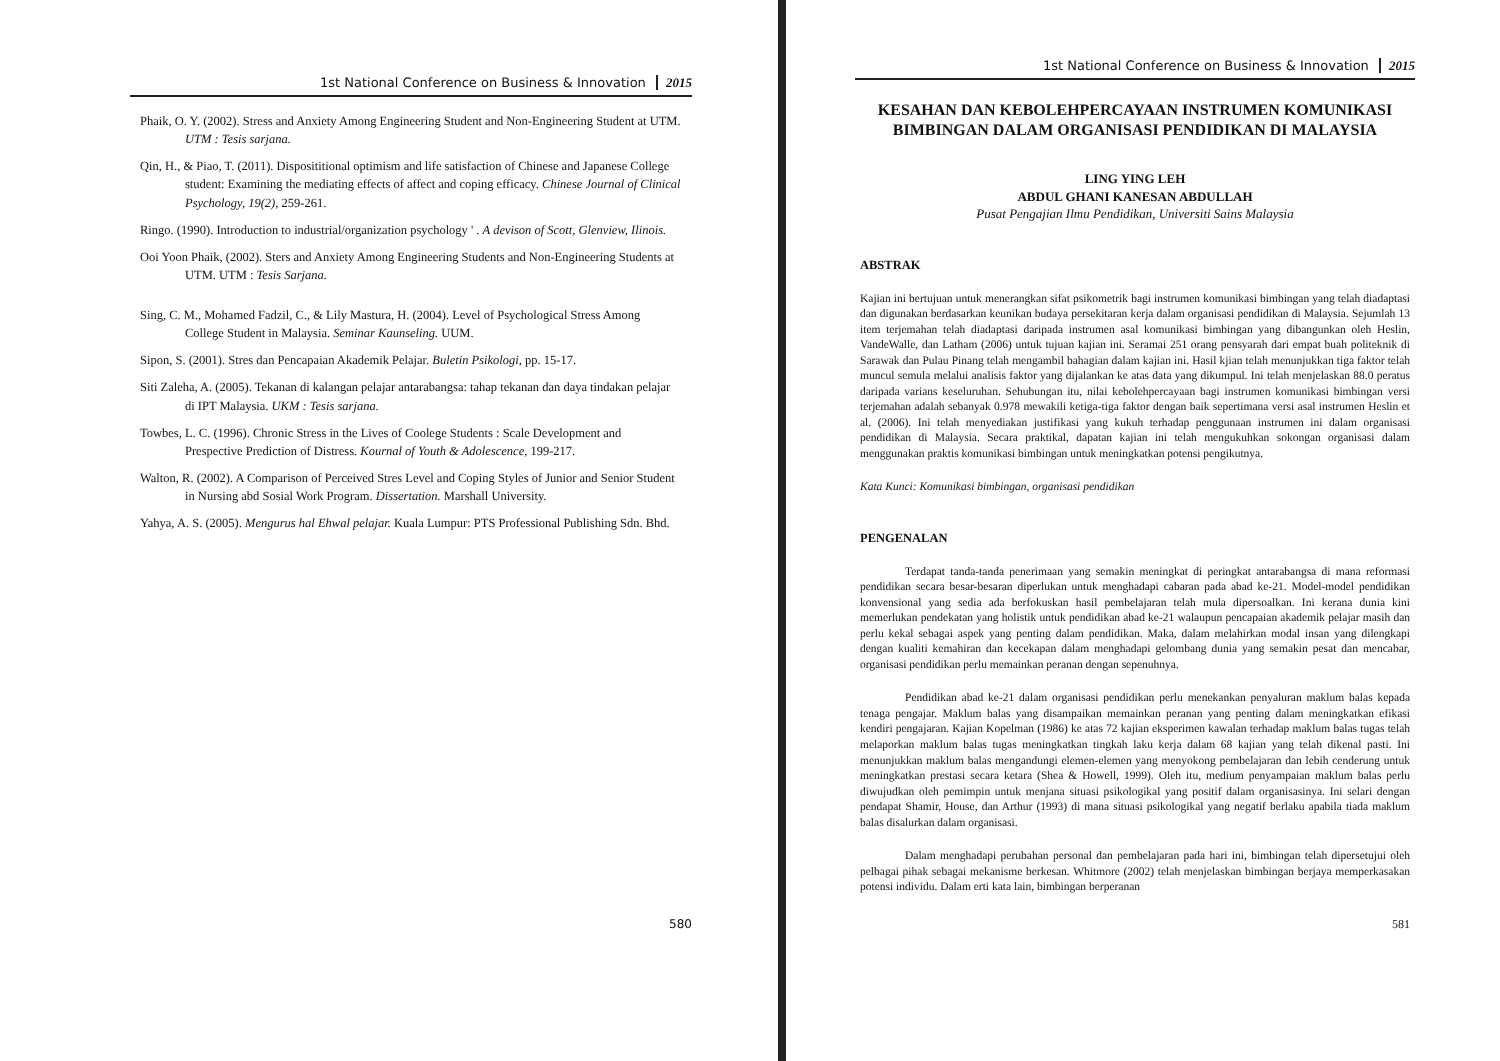1st National Conference on Business & Innovation 2015
Phaik, O. Y. (2002). Stress and Anxiety Among Engineering Student and Non-Engineering Student at UTM. UTM : Tesis sarjana.
Qin, H., & Piao, T. (2011). Disposititional optimism and life satisfaction of Chinese and Japanese College student: Examining the mediating effects of affect and coping efficacy. Chinese Journal of Clinical Psychology, 19(2), 259-261.
Ringo. (1990). Introduction to industrial/organization psychology ' . A devison of Scott, Glenview, Ilinois.
Ooi Yoon Phaik, (2002). Sters and Anxiety Among Engineering Students and Non-Engineering Students at UTM. UTM : Tesis Sarjana.
Sing, C. M., Mohamed Fadzil, C., & Lily Mastura, H. (2004). Level of Psychological Stress Among College Student in Malaysia. Seminar Kaunseling. UUM.
Sipon, S. (2001). Stres dan Pencapaian Akademik Pelajar. Buletin Psikologi, pp. 15-17.
Siti Zaleha, A. (2005). Tekanan di kalangan pelajar antarabangsa: tahap tekanan dan daya tindakan pelajar di IPT Malaysia. UKM : Tesis sarjana.
Towbes, L. C. (1996). Chronic Stress in the Lives of Coolege Students : Scale Development and Prespective Prediction of Distress. Kournal of Youth & Adolescence, 199-217.
Walton, R. (2002). A Comparison of Perceived Stres Level and Coping Styles of Junior and Senior Student in Nursing abd Sosial Work Program. Dissertation. Marshall University.
Yahya, A. S. (2005). Mengurus hal Ehwal pelajar. Kuala Lumpur: PTS Professional Publishing Sdn. Bhd.
580
1st National Conference on Business & Innovation 2015
KESAHAN DAN KEBOLEHPERCAYAAN INSTRUMEN KOMUNIKASI BIMBINGAN DALAM ORGANISASI PENDIDIKAN DI MALAYSIA
LING YING LEH
ABDUL GHANI KANESAN ABDULLAH
Pusat Pengajian Ilmu Pendidikan, Universiti Sains Malaysia
ABSTRAK
Kajian ini bertujuan untuk menerangkan sifat psikometrik bagi instrumen komunikasi bimbingan yang telah diadaptasi dan digunakan berdasarkan keunikan budaya persekitaran kerja dalam organisasi pendidikan di Malaysia. Sejumlah 13 item terjemahan telah diadaptasi daripada instrumen asal komunikasi bimbingan yang dibangunkan oleh Heslin, VandeWalle, dan Latham (2006) untuk tujuan kajian ini. Seramai 251 orang pensyarah dari empat buah politeknik di Sarawak dan Pulau Pinang telah mengambil bahagian dalam kajian ini. Hasil kjian telah menunjukkan tiga faktor telah muncul semula melalui analisis faktor yang dijalankan ke atas data yang dikumpul. Ini telah menjelaskan 88.0 peratus daripada varians keseluruhan. Sehubungan itu, nilai kebolehpercayaan bagi instrumen komunikasi bimbingan versi terjemahan adalah sebanyak 0.978 mewakili ketiga-tiga faktor dengan baik sepertimana versi asal instrumen Heslin et al. (2006). Ini telah menyediakan justifikasi yang kukuh terhadap penggunaan instrumen ini dalam organisasi pendidikan di Malaysia. Secara praktikal, dapatan kajian ini telah mengukuhkan sokongan organisasi dalam menggunakan praktis komunikasi bimbingan untuk meningkatkan potensi pengikutnya.
Kata Kunci: Komunikasi bimbingan, organisasi pendidikan
PENGENALAN
Terdapat tanda-tanda penerimaan yang semakin meningkat di peringkat antarabangsa di mana reformasi pendidikan secara besar-besaran diperlukan untuk menghadapi cabaran pada abad ke-21. Model-model pendidikan konvensional yang sedia ada berfokuskan hasil pembelajaran telah mula dipersoalkan. Ini kerana dunia kini memerlukan pendekatan yang holistik untuk pendidikan abad ke-21 walaupun pencapaian akademik pelajar masih dan perlu kekal sebagai aspek yang penting dalam pendidikan. Maka, dalam melahirkan modal insan yang dilengkapi dengan kualiti kemahiran dan kecekapan dalam menghadapi gelombang dunia yang semakin pesat dan mencabar, organisasi pendidikan perlu memainkan peranan dengan sepenuhnya.
Pendidikan abad ke-21 dalam organisasi pendidikan perlu menekankan penyaluran maklum balas kepada tenaga pengajar. Maklum balas yang disampaikan memainkan peranan yang penting dalam meningkatkan efikasi kendiri pengajaran. Kajian Kopelman (1986) ke atas 72 kajian eksperimen kawalan terhadap maklum balas tugas telah melaporkan maklum balas tugas meningkatkan tingkah laku kerja dalam 68 kajian yang telah dikenal pasti. Ini menunjukkan maklum balas mengandungi elemen-elemen yang menyokong pembelajaran dan lebih cenderung untuk meningkatkan prestasi secara ketara (Shea & Howell, 1999). Oleh itu, medium penyampaian maklum balas perlu diwujudkan oleh pemimpin untuk menjana situasi psikologikal yang positif dalam organisasinya. Ini selari dengan pendapat Shamir, House, dan Arthur (1993) di mana situasi psikologikal yang negatif berlaku apabila tiada maklum balas disalurkan dalam organisasi.
Dalam menghadapi perubahan personal dan pembelajaran pada hari ini, bimbingan telah dipersetujui oleh pelbagai pihak sebagai mekanisme berkesan. Whitmore (2002) telah menjelaskan bimbingan berjaya memperkasakan potensi individu. Dalam erti kata lain, bimbingan berperanan
581